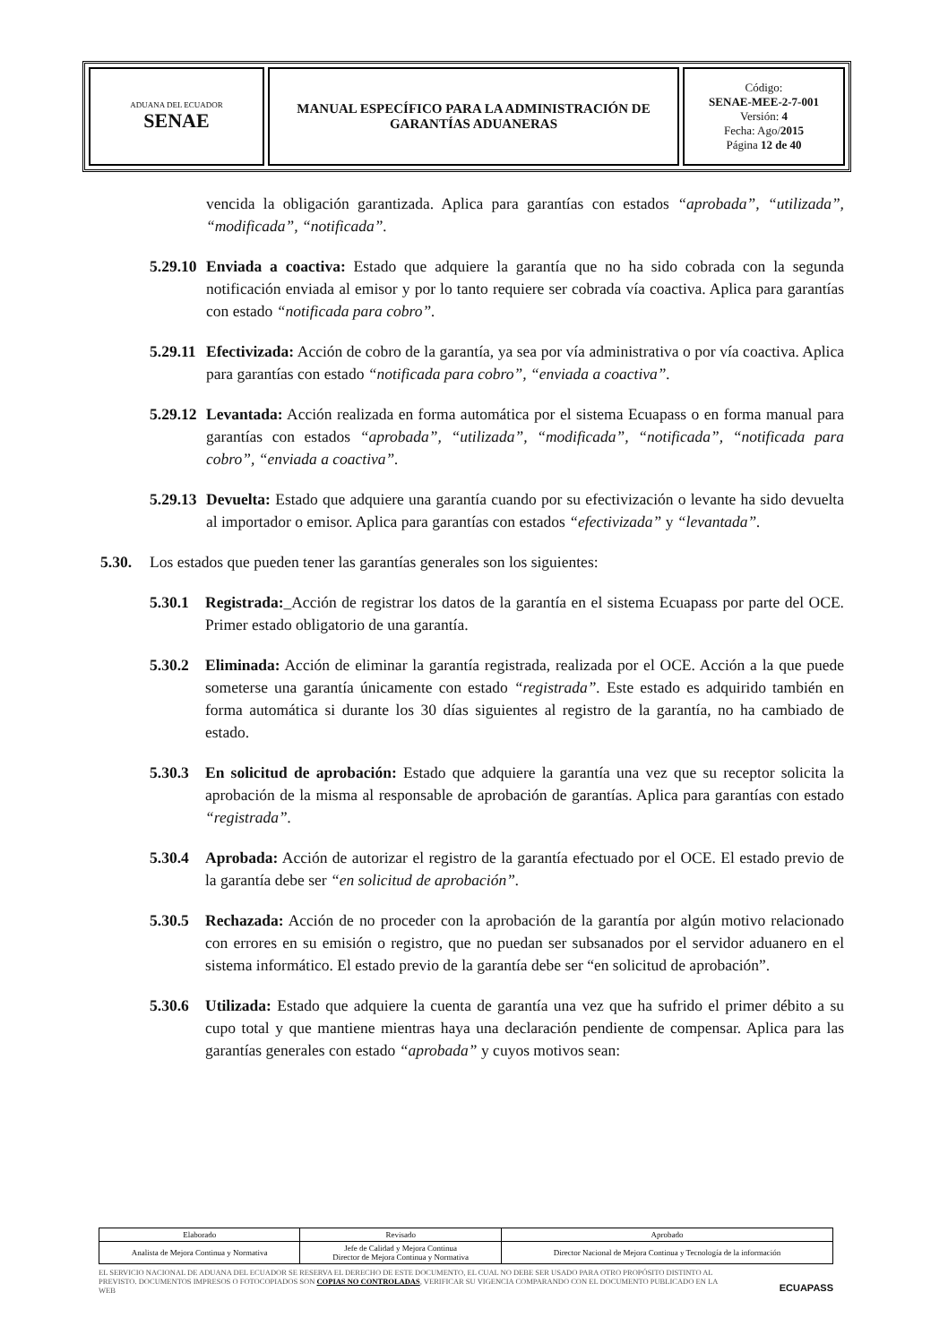| ADUANA DEL ECUADOR SENAE | MANUAL ESPECÍFICO PARA LA ADMINISTRACIÓN DE GARANTÍAS ADUANERAS | Código: SENAE-MEE-2-7-001 Versión: 4 Fecha: Ago/ 2015 Página 12 de 40 |
vencida la obligación garantizada. Aplica para garantías con estados “aprobada”, “utilizada”, “modificada”, “notificada”.
5.29.10 Enviada a coactiva: Estado que adquiere la garantía que no ha sido cobrada con la segunda notificación enviada al emisor y por lo tanto requiere ser cobrada vía coactiva. Aplica para garantías con estado “notificada para cobro”.
5.29.11 Efectivizada: Acción de cobro de la garantía, ya sea por vía administrativa o por vía coactiva. Aplica para garantías con estado “notificada para cobro”, “enviada a coactiva”.
5.29.12 Levantada: Acción realizada en forma automática por el sistema Ecuapass o en forma manual para garantías con estados “aprobada”, “utilizada”, “modificada”, “notificada”, “notificada para cobro”, “enviada a coactiva”.
5.29.13 Devuelta: Estado que adquiere una garantía cuando por su efectivización o levante ha sido devuelta al importador o emisor. Aplica para garantías con estados “efectivizada” y “levantada”.
5.30. Los estados que pueden tener las garantías generales son los siguientes:
5.30.1 Registrada:_Acción de registrar los datos de la garantía en el sistema Ecuapass por parte del OCE. Primer estado obligatorio de una garantía.
5.30.2 Eliminada: Acción de eliminar la garantía registrada, realizada por el OCE. Acción a la que puede someterse una garantía únicamente con estado “registrada”. Este estado es adquirido también en forma automática si durante los 30 días siguientes al registro de la garantía, no ha cambiado de estado.
5.30.3 En solicitud de aprobación: Estado que adquiere la garantía una vez que su receptor solicita la aprobación de la misma al responsable de aprobación de garantías. Aplica para garantías con estado “registrada”.
5.30.4 Aprobada: Acción de autorizar el registro de la garantía efectuado por el OCE. El estado previo de la garantía debe ser “en solicitud de aprobación”.
5.30.5 Rechazada: Acción de no proceder con la aprobación de la garantía por algún motivo relacionado con errores en su emisión o registro, que no puedan ser subsanados por el servidor aduanero en el sistema informático. El estado previo de la garantía debe ser “en solicitud de aprobación”.
5.30.6 Utilizada: Estado que adquiere la cuenta de garantía una vez que ha sufrido el primer débito a su cupo total y que mantiene mientras haya una declaración pendiente de compensar. Aplica para las garantías generales con estado “aprobada” y cuyos motivos sean:
| Elaborado | Revisado | Aprobado |
| --- | --- | --- |
| Analista de Mejora Continua y Normativa | Jefe de Calidad y Mejora Continua Director de Mejora Continua y Normativa | Director Nacional de Mejora Continua y Tecnología de la información |
EL SERVICIO NACIONAL DE ADUANA DEL ECUADOR SE RESERVA EL DERECHO DE ESTE DOCUMENTO, EL CUAL NO DEBE SER USADO PARA OTRO PROPÓSITO DISTINTO AL PREVISTO. DOCUMENTOS IMPRESOS O FOTOCOPIADOS SON COPIAS NO CONTROLADAS, VERIFICAR SU VIGENCIA COMPARANDO CON EL DOCUMENTO PUBLICADO EN LA WEB
ECUAPASS